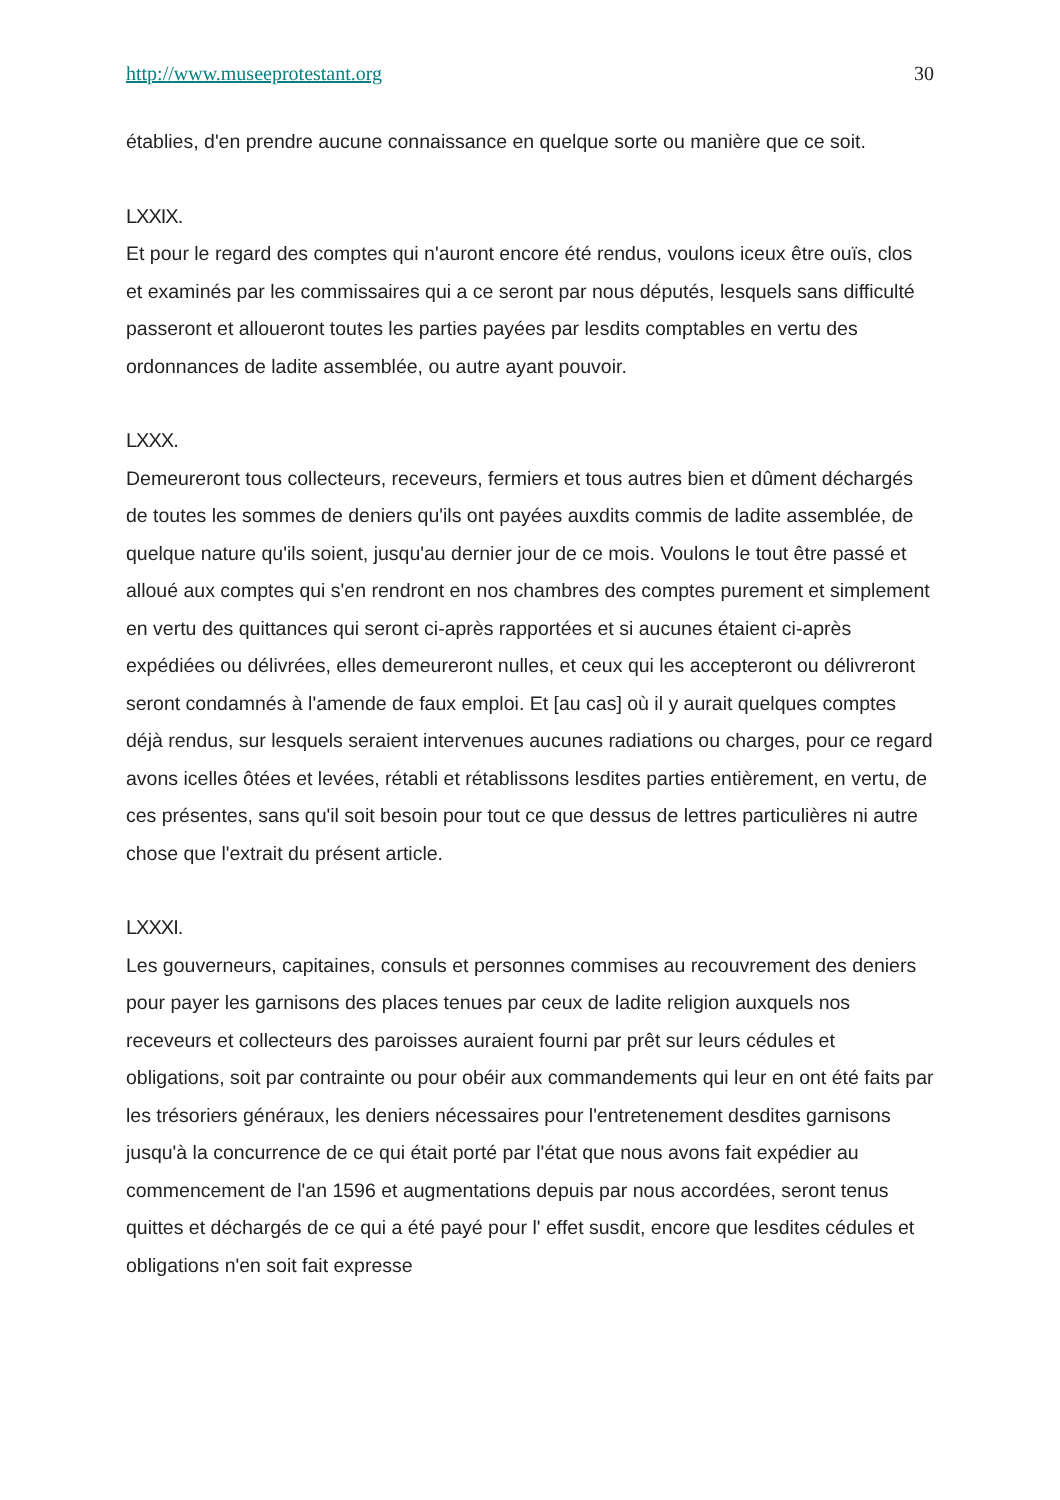http://www.museeprotestant.org 30
établies, d'en prendre aucune connaissance en quelque sorte ou manière que ce soit.
LXXIX.
Et pour le regard des comptes qui n'auront encore été rendus, voulons iceux être ouïs, clos et examinés par les commissaires qui a ce seront par nous députés, lesquels sans difficulté passeront et alloueront toutes les parties payées par lesdits comptables en vertu des ordonnances de ladite assemblée, ou autre ayant pouvoir.
LXXX.
Demeureront tous collecteurs, receveurs, fermiers et tous autres bien et dûment déchargés de toutes les sommes de deniers qu'ils ont payées auxdits commis de ladite assemblée, de quelque nature qu'ils soient, jusqu'au dernier jour de ce mois. Voulons le tout être passé et alloué aux comptes qui s'en rendront en nos chambres des comptes purement et simplement en vertu des quittances qui seront ci-après rapportées et si aucunes étaient ci-après expédiées ou délivrées, elles demeureront nulles, et ceux qui les accepteront ou délivreront seront condamnés à l'amende de faux emploi. Et [au cas] où il y aurait quelques comptes déjà rendus, sur lesquels seraient intervenues aucunes radiations ou charges, pour ce regard avons icelles ôtées et levées, rétabli et rétablissons lesdites parties entièrement, en vertu, de ces présentes, sans qu'il soit besoin pour tout ce que dessus de lettres particulières ni autre chose que l'extrait du présent article.
LXXXI.
Les gouverneurs, capitaines, consuls et personnes commises au recouvrement des deniers pour payer les garnisons des places tenues par ceux de ladite religion auxquels nos receveurs et collecteurs des paroisses auraient fourni par prêt sur leurs cédules et obligations, soit par contrainte ou pour obéir aux commandements qui leur en ont été faits par les trésoriers généraux, les deniers nécessaires pour l'entretenement desdites garnisons jusqu'à la concurrence de ce qui était porté par l'état que nous avons fait expédier au commencement de l'an 1596 et augmentations depuis par nous accordées, seront tenus quittes et déchargés de ce qui a été payé pour l' effet susdit, encore que lesdites cédules et obligations n'en soit fait expresse